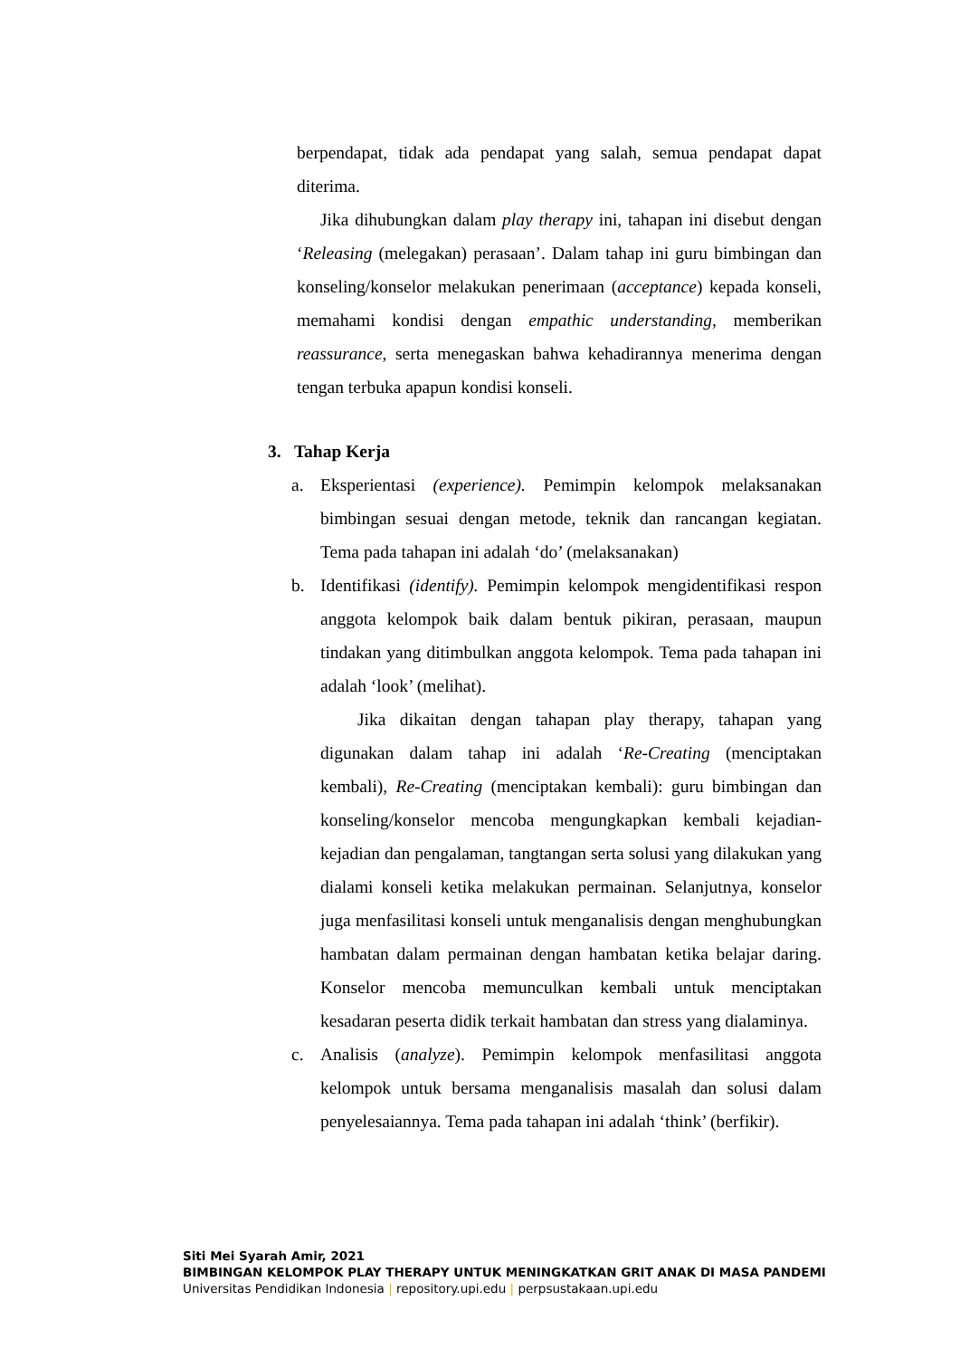berpendapat, tidak ada pendapat yang salah, semua pendapat dapat diterima.
Jika dihubungkan dalam play therapy ini, tahapan ini disebut dengan ‘Releasing (melegakan) perasaan’. Dalam tahap ini guru bimbingan dan konseling/konselor melakukan penerimaan (acceptance) kepada konseli, memahami kondisi dengan empathic understanding, memberikan reassurance, serta menegaskan bahwa kehadirannya menerima dengan tengan terbuka apapun kondisi konseli.
3. Tahap Kerja
a. Eksperientasi (experience). Pemimpin kelompok melaksanakan bimbingan sesuai dengan metode, teknik dan rancangan kegiatan. Tema pada tahapan ini adalah ‘do’ (melaksanakan)
b. Identifikasi (identify). Pemimpin kelompok mengidentifikasi respon anggota kelompok baik dalam bentuk pikiran, perasaan, maupun tindakan yang ditimbulkan anggota kelompok. Tema pada tahapan ini adalah ‘look’ (melihat).
Jika dikaitan dengan tahapan play therapy, tahapan yang digunakan dalam tahap ini adalah ‘Re-Creating (menciptakan kembali), Re-Creating (menciptakan kembali): guru bimbingan dan konseling/konselor mencoba mengungkapkan kembali kejadian-kejadian dan pengalaman, tangtangan serta solusi yang dilakukan yang dialami konseli ketika melakukan permainan. Selanjutnya, konselor juga menfasilitasi konseli untuk menganalisis dengan menghubungkan hambatan dalam permainan dengan hambatan ketika belajar daring. Konselor mencoba memunculkan kembali untuk menciptakan kesadaran peserta didik terkait hambatan dan stress yang dialaminya.
c. Analisis (analyze). Pemimpin kelompok menfasilitasi anggota kelompok untuk bersama menganalisis masalah dan solusi dalam penyelesaiannya. Tema pada tahapan ini adalah ‘think’ (berfikir).
Siti Mei Syarah Amir, 2021
BIMBINGAN KELOMPOK PLAY THERAPY UNTUK MENINGKATKAN GRIT ANAK DI MASA PANDEMI
Universitas Pendidikan Indonesia | repository.upi.edu | perpsustakaan.upi.edu